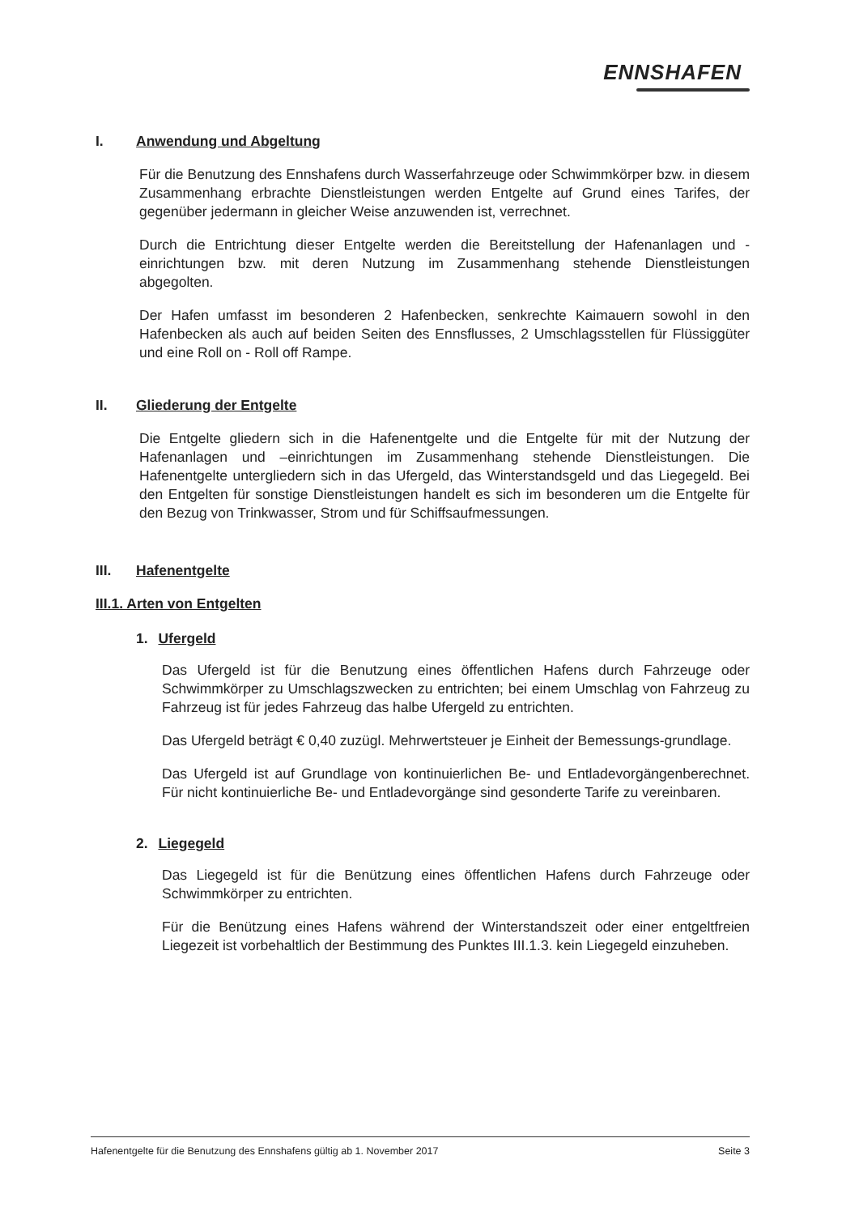ENNSHAFEN
I. Anwendung und Abgeltung
Für die Benutzung des Ennshafens durch Wasserfahrzeuge oder Schwimmkörper bzw. in diesem Zusammenhang erbrachte Dienstleistungen werden Entgelte auf Grund eines Tarifes, der gegenüber jedermann in gleicher Weise anzuwenden ist, verrechnet.
Durch die Entrichtung dieser Entgelte werden die Bereitstellung der Hafenanlagen und -einrichtungen bzw. mit deren Nutzung im Zusammenhang stehende Dienstleistungen abgegolten.
Der Hafen umfasst im besonderen 2 Hafenbecken, senkrechte Kaimauern sowohl in den Hafenbecken als auch auf beiden Seiten des Ennsflusses, 2 Umschlagsstellen für Flüssiggüter und eine Roll on - Roll off Rampe.
II. Gliederung der Entgelte
Die Entgelte gliedern sich in die Hafenentgelte und die Entgelte für mit der Nutzung der Hafenanlagen und –einrichtungen im Zusammenhang stehende Dienstleistungen. Die Hafenentgelte untergliedern sich in das Ufergeld, das Winterstandsgeld und das Liegegeld. Bei den Entgelten für sonstige Dienstleistungen handelt es sich im besonderen um die Entgelte für den Bezug von Trinkwasser, Strom und für Schiffsaufmessungen.
III. Hafenentgelte
III.1. Arten von Entgelten
1. Ufergeld
Das Ufergeld ist für die Benutzung eines öffentlichen Hafens durch Fahrzeuge oder Schwimmkörper zu Umschlagszwecken zu entrichten; bei einem Umschlag von Fahrzeug zu Fahrzeug ist für jedes Fahrzeug das halbe Ufergeld zu entrichten.
Das Ufergeld beträgt € 0,40 zuzügl. Mehrwertsteuer je Einheit der Bemessungs-grundlage.
Das Ufergeld ist auf Grundlage von kontinuierlichen Be- und Entladevorgängenberechnet. Für nicht kontinuierliche Be- und Entladevorgänge sind gesonderte Tarife zu vereinbaren.
2. Liegegeld
Das Liegegeld ist für die Benützung eines öffentlichen Hafens durch Fahrzeuge oder Schwimmkörper zu entrichten.
Für die Benützung eines Hafens während der Winterstandszeit oder einer entgeltfreien Liegezeit ist vorbehaltlich der Bestimmung des Punktes III.1.3. kein Liegegeld einzuheben.
Hafenentgelte für die Benutzung des Ennshafens gültig ab 1. November 2017 Seite 3